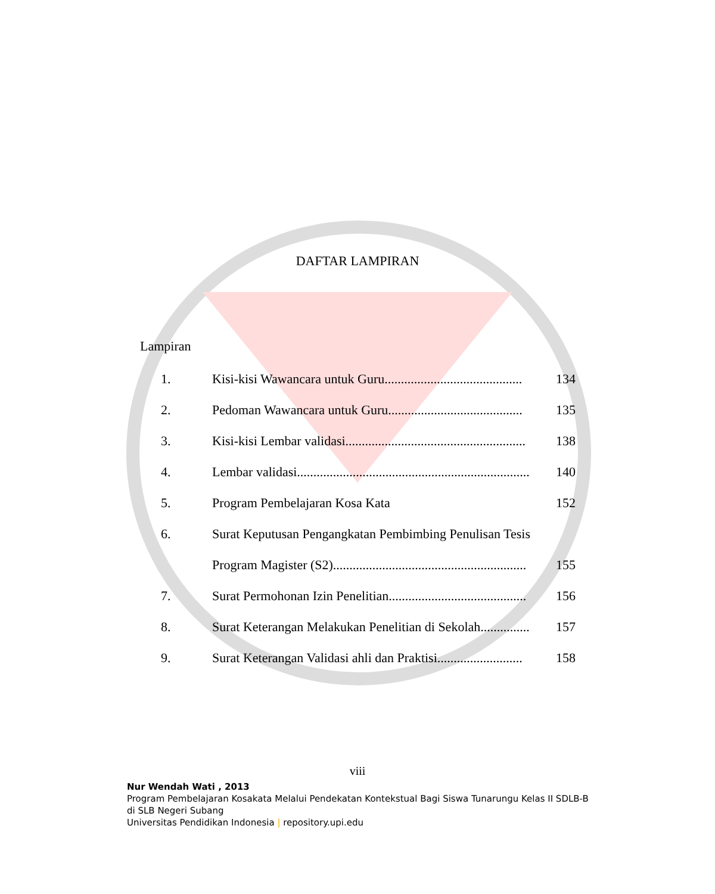DAFTAR LAMPIRAN
Lampiran
1. Kisi-kisi Wawancara untuk Guru.......................................... 134
2. Pedoman Wawancara untuk Guru......................................... 135
3. Kisi-kisi Lembar validasi....................................................... 138
4. Lembar validasi....................................................................... 140
5. Program Pembelajaran Kosa Kata 152
6. Surat Keputusan Pengangkatan Pembimbing Penulisan Tesis
Program Magister (S2)........................................................... 155
7. Surat Permohonan Izin Penelitian.......................................... 156
8. Surat Keterangan Melakukan Penelitian di Sekolah............... 157
9. Surat Keterangan Validasi ahli dan Praktisi.......................... 158
viii
Nur Wendah Wati , 2013
Program Pembelajaran Kosakata Melalui Pendekatan Kontekstual Bagi Siswa Tunarungu Kelas II SDLB-B di SLB Negeri Subang
Universitas Pendidikan Indonesia | repository.upi.edu